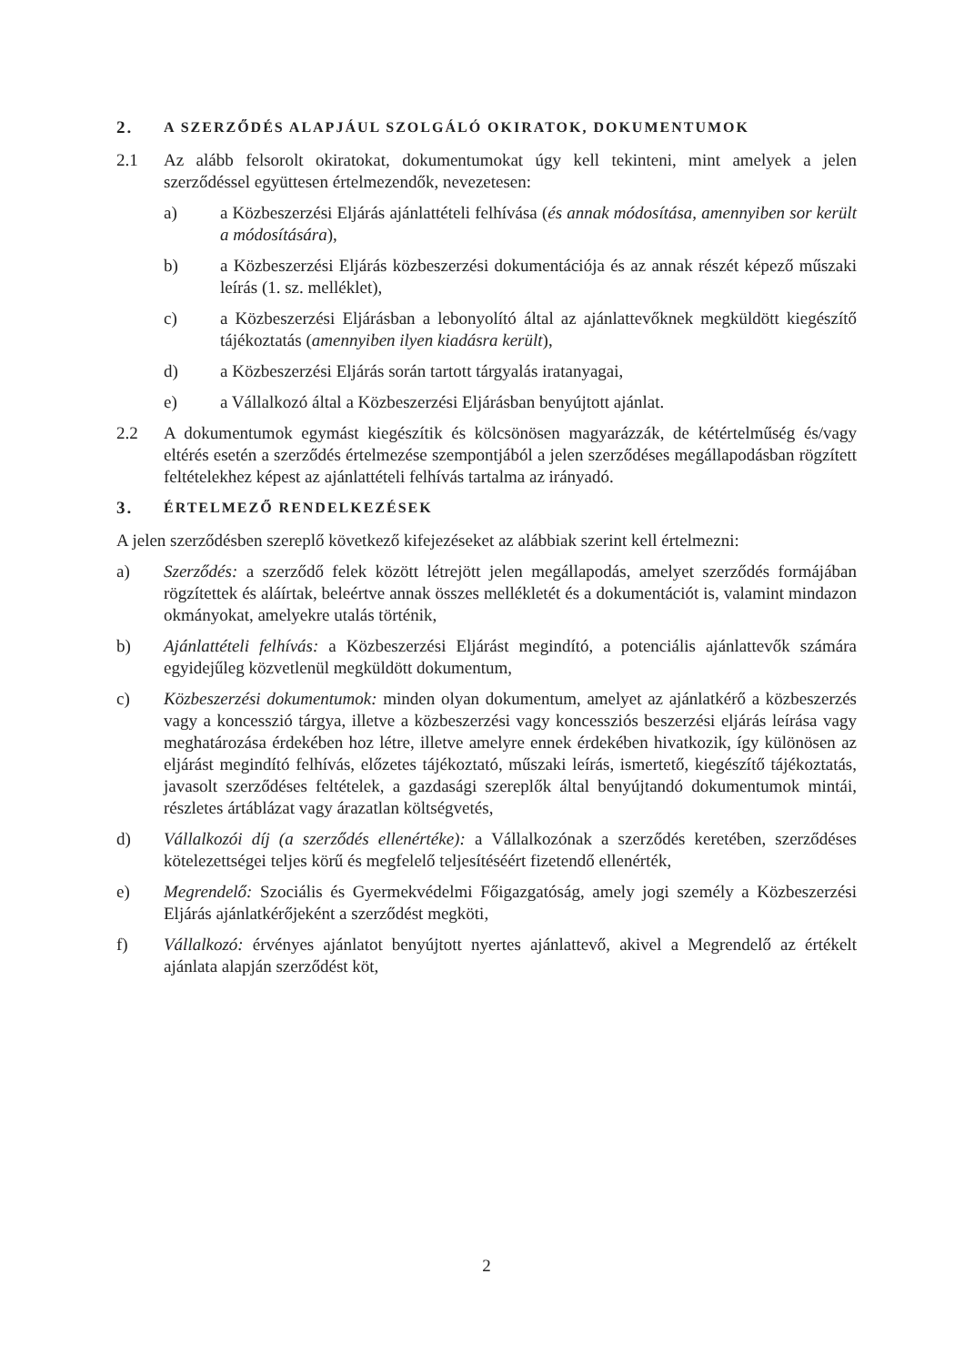2. A SZERZŐDÉS ALAPJÁUL SZOLGÁLÓ OKIRATOK, DOKUMENTUMOK
2.1 Az alább felsorolt okiratokat, dokumentumokat úgy kell tekinteni, mint amelyek a jelen szerződéssel együttesen értelmezendők, nevezetesen:
a) a Közbeszerzési Eljárás ajánlattételi felhívása (és annak módosítása, amennyiben sor került a módosítására),
b) a Közbeszerzési Eljárás közbeszerzési dokumentációja és az annak részét képező műszaki leírás (1. sz. melléklet),
c) a Közbeszerzési Eljárásban a lebonyolító által az ajánlattevőknek megküldött kiegészítő tájékoztatás (amennyiben ilyen kiadásra került),
d) a Közbeszerzési Eljárás során tartott tárgyalás iratanyagai,
e) a Vállalkozó által a Közbeszerzési Eljárásban benyújtott ajánlat.
2.2 A dokumentumok egymást kiegészítik és kölcsönösen magyarázzák, de kétértelműség és/vagy eltérés esetén a szerződés értelmezése szempontjából a jelen szerződéses megállapodásban rögzített feltételekhez képest az ajánlattételi felhívás tartalma az irányadó.
3. ÉRTELMEZŐ RENDELKEZÉSEK
A jelen szerződésben szereplő következő kifejezéseket az alábbiak szerint kell értelmezni:
a) Szerződés: a szerződő felek között létrejött jelen megállapodás, amelyet szerződés formájában rögzítettek és aláírtak, beleértve annak összes mellékletét és a dokumentációt is, valamint mindazon okmányokat, amelyekre utalás történik,
b) Ajánlattételi felhívás: a Közbeszerzési Eljárást megindító, a potenciális ajánlattevők számára egyidejűleg közvetlenül megküldött dokumentum,
c) Közbeszerzési dokumentumok: minden olyan dokumentum, amelyet az ajánlatkérő a közbeszerzés vagy a koncesszió tárgya, illetve a közbeszerzési vagy koncessziós beszerzési eljárás leírása vagy meghatározása érdekében hoz létre, illetve amelyre ennek érdekében hivatkozik, így különösen az eljárást megindító felhívás, előzetes tájékoztató, műszaki leírás, ismertető, kiegészítő tájékoztatás, javasolt szerződéses feltételek, a gazdasági szereplők által benyújtandó dokumentumok mintái, részletes ártáblázat vagy árazatlan költségvetés,
d) Vállalkozói díj (a szerződés ellenértéke): a Vállalkozónak a szerződés keretében, szerződéses kötelezettségei teljes körű és megfelelő teljesítéséért fizetendő ellenérték,
e) Megrendelő: Szociális és Gyermekvédelmi Főigazgatóság, amely jogi személy a Közbeszerzési Eljárás ajánlatkérőjeként a szerződést megköti,
f) Vállalkozó: érvényes ajánlatot benyújtott nyertes ajánlattevő, akivel a Megrendelő az értékelt ajánlata alapján szerződést köt,
2